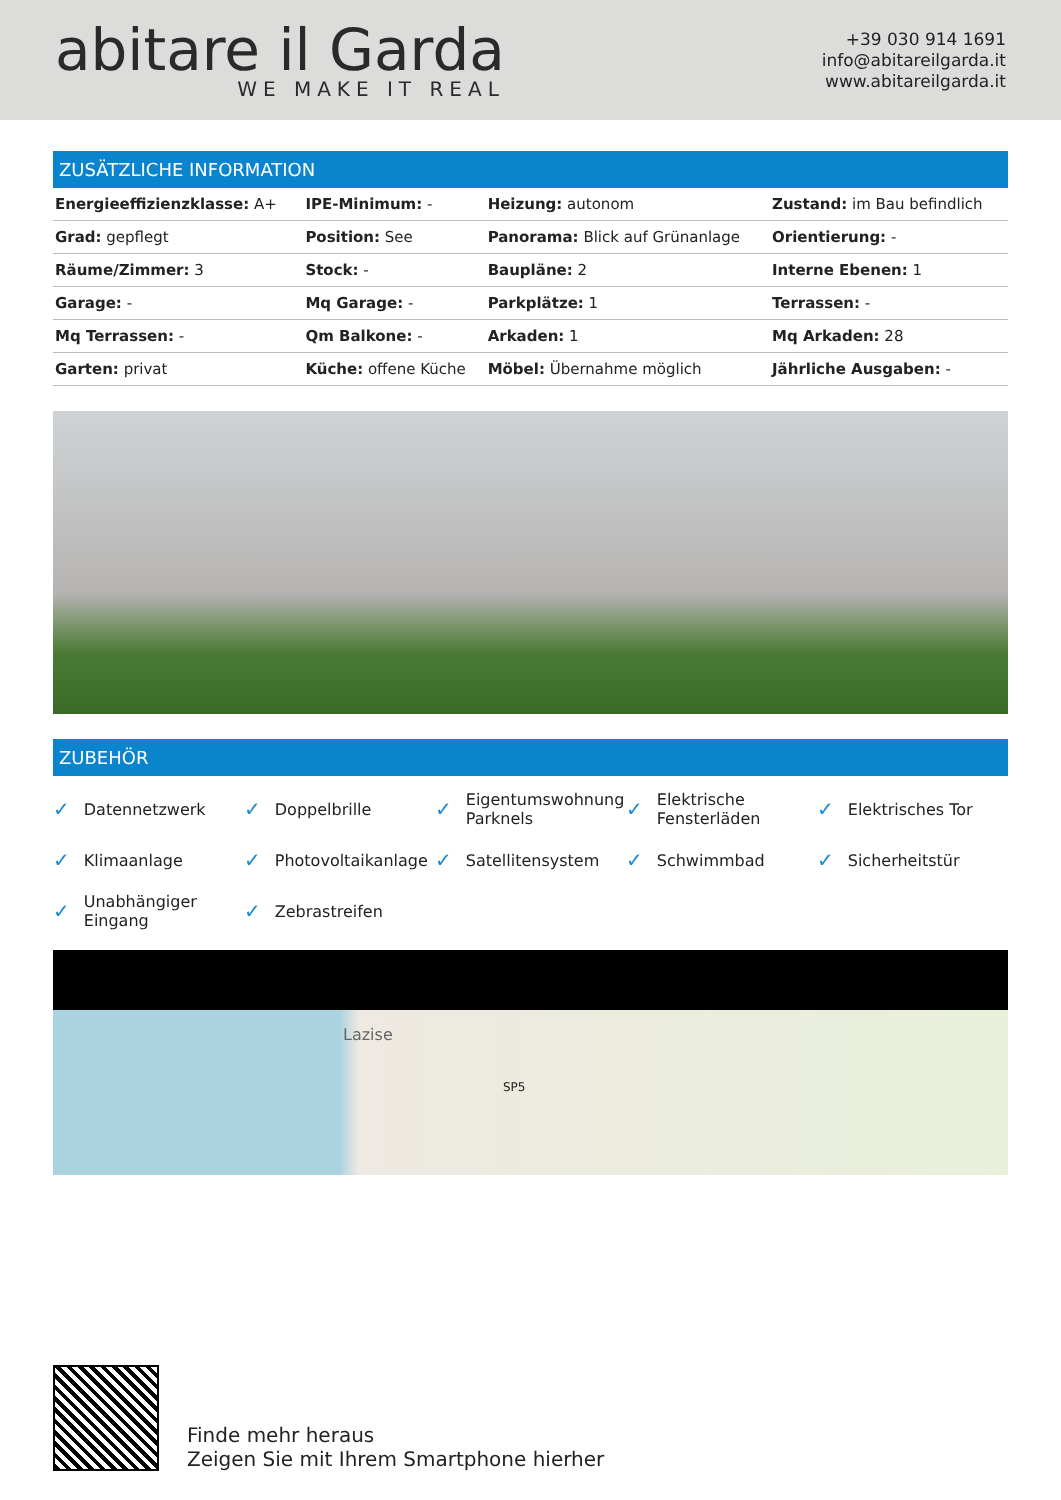abitare il Garda
WE MAKE IT REAL
+39 030 914 1691
info@abitareilgarda.it
www.abitareilgarda.it
ZUSÄTZLICHE INFORMATION
| Energieeffizienzklasse: A+ | IPE-Minimum: - | Heizung: autonom | Zustand: im Bau befindlich |
| Grad: gepflegt | Position: See | Panorama: Blick auf Grünanlage | Orientierung: - |
| Räume/Zimmer: 3 | Stock: - | Baupläne: 2 | Interne Ebenen: 1 |
| Garage: - | Mq Garage: - | Parkplätze: 1 | Terrassen: - |
| Mq Terrassen: - | Qm Balkone: - | Arkaden: 1 | Mq Arkaden: 28 |
| Garten: privat | Küche: offene Küche | Möbel: Übernahme möglich | Jährliche Ausgaben: - |
ZUBEHÖR
✓ Datennetzwerk
✓ Doppelbrille
✓ Eigentumswohnung Parknels
✓ Elektrische Fensterläden
✓ Elektrisches Tor
✓ Klimaanlage
✓ Photovoltaikanlage
✓ Satellitensystem
✓ Schwimmbad
✓ Sicherheitstür
✓ Unabhängiger Eingang
✓ Zebrastreifen
Lazise
SP5
Finde mehr heraus
Zeigen Sie mit Ihrem Smartphone hierher